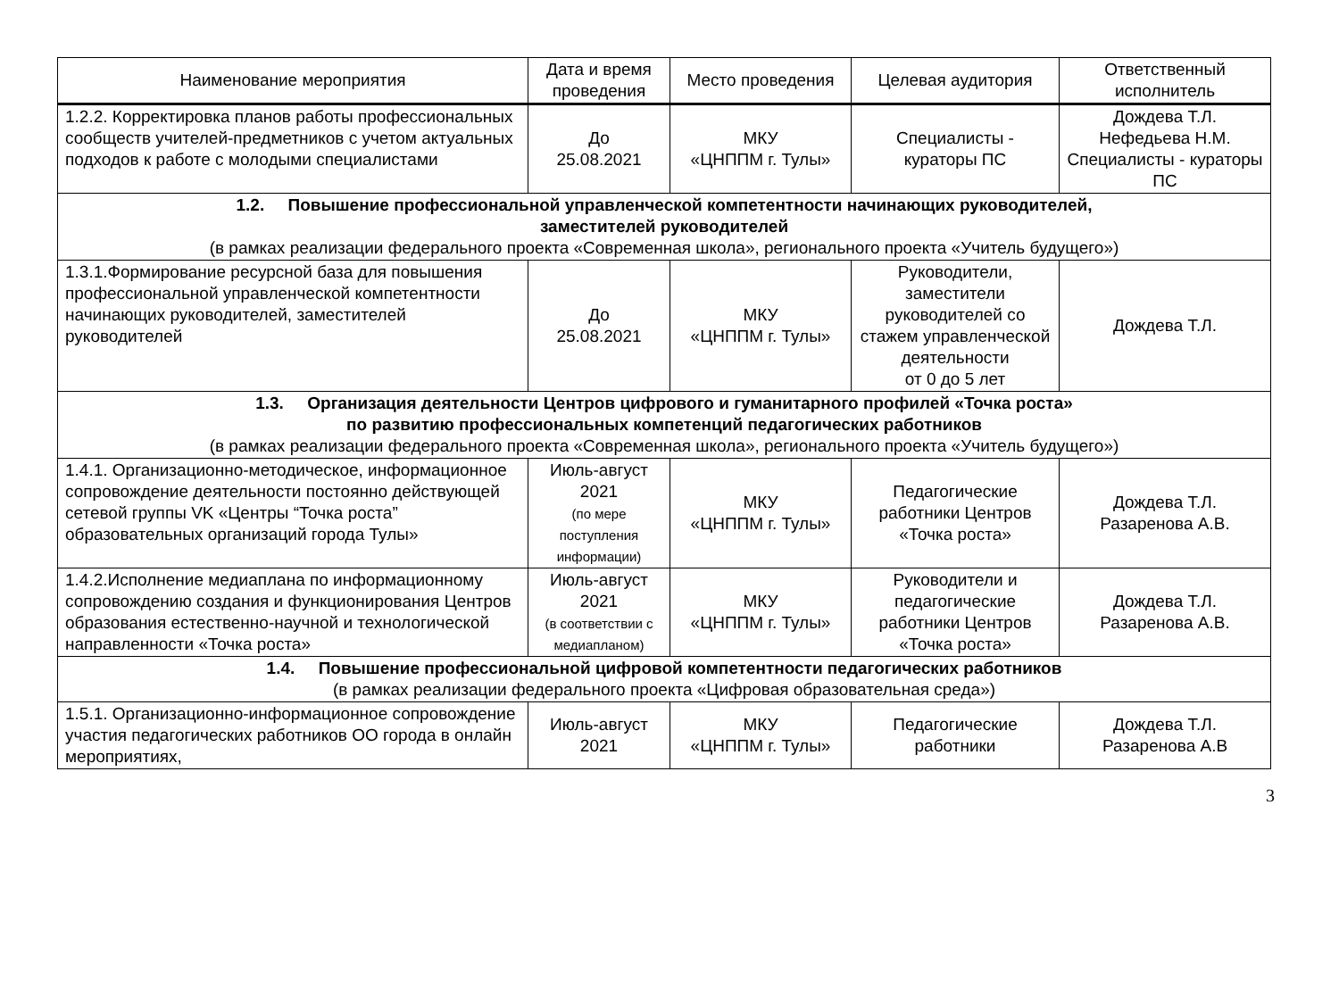| Наименование мероприятия | Дата и время проведения | Место проведения | Целевая аудитория | Ответственный исполнитель |
| --- | --- | --- | --- | --- |
| 1.2.2. Корректировка планов работы профессиональных сообществ учителей-предметников с учетом актуальных подходов к работе с молодыми специалистами | До 25.08.2021 | МКУ «ЦНППМ г. Тулы» | Специалисты - кураторы ПС | Дождева Т.Л. Нефедьева Н.М. Специалисты - кураторы ПС |
| 1.2. Повышение профессиональной управленческой компетентности начинающих руководителей, заместителей руководителей (в рамках реализации федерального проекта «Современная школа», регионального проекта «Учитель будущего») | | | | |
| 1.3.1.Формирование ресурсной база для повышения профессиональной управленческой компетентности начинающих руководителей, заместителей руководителей | До 25.08.2021 | МКУ «ЦНППМ г. Тулы» | Руководители, заместители руководителей со стажем управленческой деятельности от 0 до 5 лет | Дождева Т.Л. |
| 1.3. Организация деятельности Центров цифрового и гуманитарного профилей «Точка роста» по развитию профессиональных компетенций педагогических работников (в рамках реализации федерального проекта «Современная школа», регионального проекта «Учитель будущего») | | | | |
| 1.4.1. Организационно-методическое, информационное сопровождение деятельности постоянно действующей сетевой группы VK «Центры “Точка роста” образовательных организаций города Тулы» | Июль-август 2021 (по мере поступления информации) | МКУ «ЦНППМ г. Тулы» | Педагогические работники Центров «Точка роста» | Дождева Т.Л. Разаренова А.В. |
| 1.4.2.Исполнение медиаплана по информационному сопровождению создания и функционирования Центров образования естественно-научной и технологической направленности «Точка роста» | Июль-август 2021 (в соответствии с медиапланом) | МКУ «ЦНППМ г. Тулы» | Руководители и педагогические работники Центров «Точка роста» | Дождева Т.Л. Разаренова А.В. |
| 1.4. Повышение профессиональной цифровой компетентности педагогических работников (в рамках реализации федерального проекта «Цифровая образовательная среда») | | | | |
| 1.5.1. Организационно-информационное сопровождение участия педагогических работников ОО города в онлайн мероприятиях, | Июль-август 2021 | МКУ «ЦНППМ г. Тулы» | Педагогические работники | Дождева Т.Л. Разаренова А.В |
3